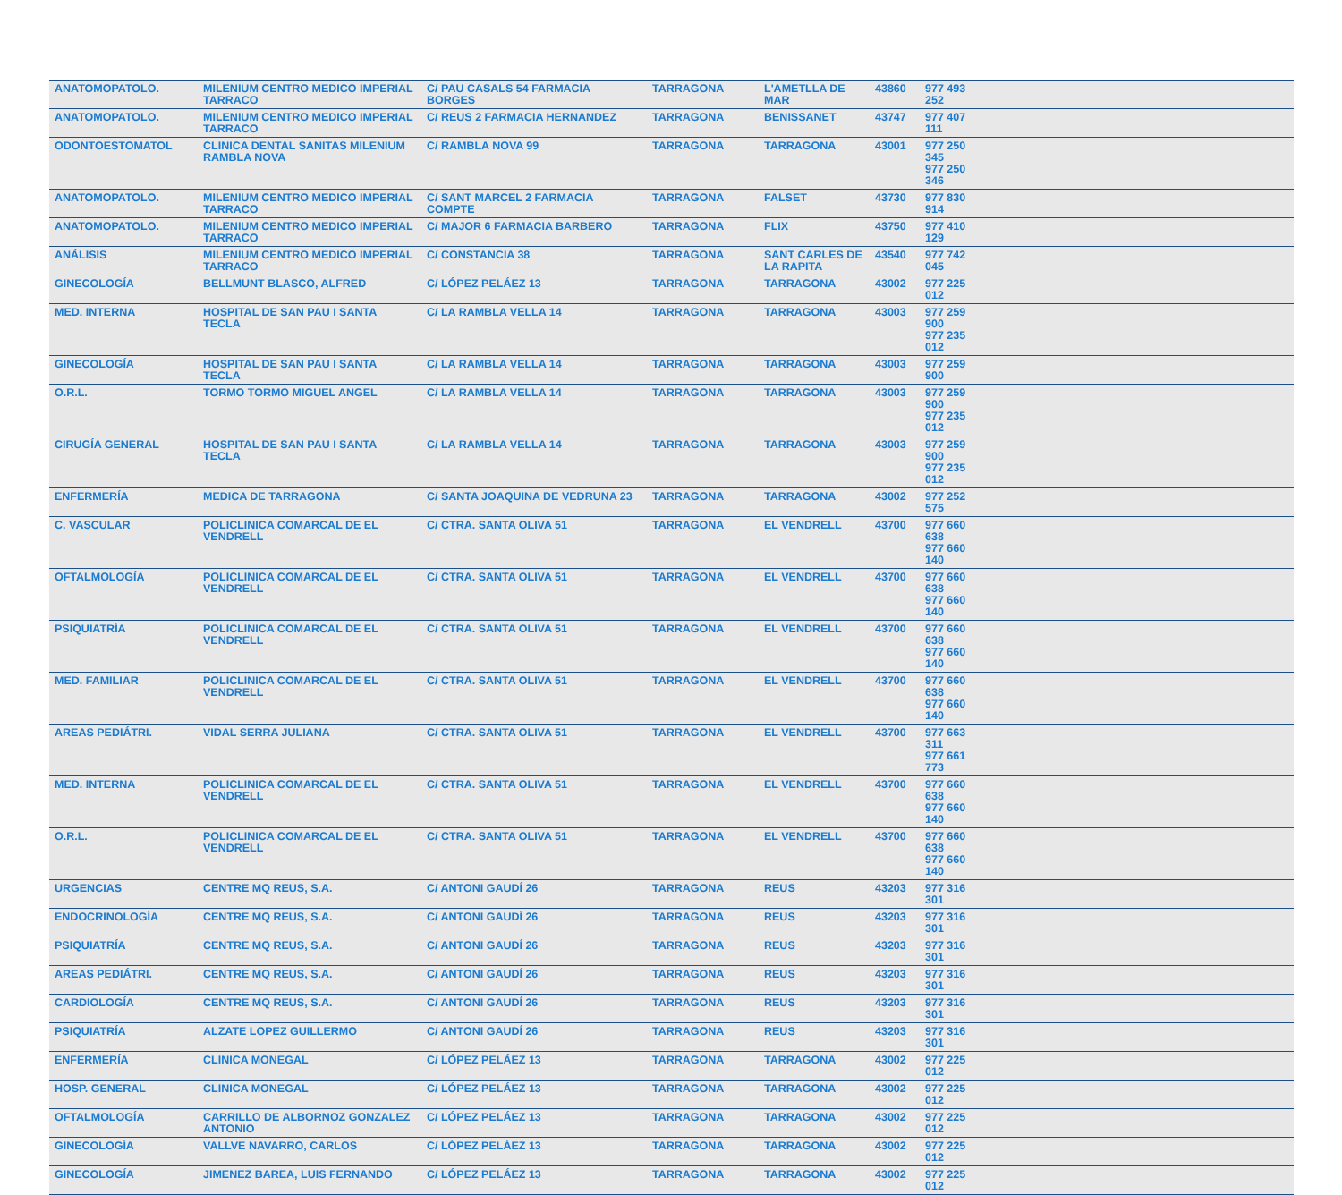| ANATOMOPATOLO. | MILENIUM CENTRO MEDICO IMPERIAL TARRACO | C/ PAU CASALS 54 FARMACIA BORGES | TARRAGONA | L'AMETLLA DE MAR | 43860 | 977 493 252 | |
| ANATOMOPATOLO. | MILENIUM CENTRO MEDICO IMPERIAL TARRACO | C/ REUS 2 FARMACIA HERNANDEZ | TARRAGONA | BENISSANET | 43747 | 977 407 111 | |
| ODONTOESTOMATOL | CLINICA DENTAL SANITAS MILENIUM RAMBLA NOVA | C/ RAMBLA NOVA 99 | TARRAGONA | TARRAGONA | 43001 | 977 250 345 977 250 346 | |
| ANATOMOPATOLO. | MILENIUM CENTRO MEDICO IMPERIAL TARRACO | C/ SANT MARCEL 2 FARMACIA COMPTE | TARRAGONA | FALSET | 43730 | 977 830 914 | |
| ANATOMOPATOLO. | MILENIUM CENTRO MEDICO IMPERIAL TARRACO | C/ MAJOR 6 FARMACIA BARBERO | TARRAGONA | FLIX | 43750 | 977 410 129 | |
| ANÁLISIS | MILENIUM CENTRO MEDICO IMPERIAL TARRACO | C/ CONSTANCIA 38 | TARRAGONA | SANT CARLES DE LA RAPITA | 43540 | 977 742 045 | |
| GINECOLOGÍA | BELLMUNT BLASCO, ALFRED | C/ LÓPEZ PELÁEZ 13 | TARRAGONA | TARRAGONA | 43002 | 977 225 012 | |
| MED. INTERNA | HOSPITAL DE SAN PAU I SANTA TECLA | C/ LA RAMBLA VELLA 14 | TARRAGONA | TARRAGONA | 43003 | 977 259 900 977 235 012 | |
| GINECOLOGÍA | HOSPITAL DE SAN PAU I SANTA TECLA | C/ LA RAMBLA VELLA 14 | TARRAGONA | TARRAGONA | 43003 | 977 259 900 | |
| O.R.L. | TORMO TORMO MIGUEL ANGEL | C/ LA RAMBLA VELLA 14 | TARRAGONA | TARRAGONA | 43003 | 977 259 900 977 235 012 | |
| CIRUGÍA GENERAL | HOSPITAL DE SAN PAU I SANTA TECLA | C/ LA RAMBLA VELLA 14 | TARRAGONA | TARRAGONA | 43003 | 977 259 900 977 235 012 | |
| ENFERMERÍA | MEDICA DE TARRAGONA | C/ SANTA JOAQUINA DE VEDRUNA 23 | TARRAGONA | TARRAGONA | 43002 | 977 252 575 | |
| C. VASCULAR | POLICLINICA COMARCAL DE EL VENDRELL | C/ CTRA. SANTA OLIVA 51 | TARRAGONA | EL VENDRELL | 43700 | 977 660 638 977 660 140 | |
| OFTALMOLOGÍA | POLICLINICA COMARCAL DE EL VENDRELL | C/ CTRA. SANTA OLIVA 51 | TARRAGONA | EL VENDRELL | 43700 | 977 660 638 977 660 140 | |
| PSIQUIATRÍA | POLICLINICA COMARCAL DE EL VENDRELL | C/ CTRA. SANTA OLIVA 51 | TARRAGONA | EL VENDRELL | 43700 | 977 660 638 977 660 140 | |
| MED. FAMILIAR | POLICLINICA COMARCAL DE EL VENDRELL | C/ CTRA. SANTA OLIVA 51 | TARRAGONA | EL VENDRELL | 43700 | 977 660 638 977 660 140 | |
| AREAS PEDIÁTRI. | VIDAL SERRA JULIANA | C/ CTRA. SANTA OLIVA 51 | TARRAGONA | EL VENDRELL | 43700 | 977 663 311 977 661 773 | |
| MED. INTERNA | POLICLINICA COMARCAL DE EL VENDRELL | C/ CTRA. SANTA OLIVA 51 | TARRAGONA | EL VENDRELL | 43700 | 977 660 638 977 660 140 | |
| O.R.L. | POLICLINICA COMARCAL DE EL VENDRELL | C/ CTRA. SANTA OLIVA 51 | TARRAGONA | EL VENDRELL | 43700 | 977 660 638 977 660 140 | |
| URGENCIAS | CENTRE MQ REUS, S.A. | C/ ANTONI GAUDÍ 26 | TARRAGONA | REUS | 43203 | 977 316 301 | |
| ENDOCRINOLOGÍA | CENTRE MQ REUS, S.A. | C/ ANTONI GAUDÍ 26 | TARRAGONA | REUS | 43203 | 977 316 301 | |
| PSIQUIATRÍA | CENTRE MQ REUS, S.A. | C/ ANTONI GAUDÍ 26 | TARRAGONA | REUS | 43203 | 977 316 301 | |
| AREAS PEDIÁTRI. | CENTRE MQ REUS, S.A. | C/ ANTONI GAUDÍ 26 | TARRAGONA | REUS | 43203 | 977 316 301 | |
| CARDIOLOGÍA | CENTRE MQ REUS, S.A. | C/ ANTONI GAUDÍ 26 | TARRAGONA | REUS | 43203 | 977 316 301 | |
| PSIQUIATRÍA | ALZATE LOPEZ GUILLERMO | C/ ANTONI GAUDÍ 26 | TARRAGONA | REUS | 43203 | 977 316 301 | |
| ENFERMERÍA | CLINICA MONEGAL | C/ LÓPEZ PELÁEZ 13 | TARRAGONA | TARRAGONA | 43002 | 977 225 012 | |
| HOSP. GENERAL | CLINICA MONEGAL | C/ LÓPEZ PELÁEZ 13 | TARRAGONA | TARRAGONA | 43002 | 977 225 012 | |
| OFTALMOLOGÍA | CARRILLO DE ALBORNOZ GONZALEZ ANTONIO | C/ LÓPEZ PELÁEZ 13 | TARRAGONA | TARRAGONA | 43002 | 977 225 012 | |
| GINECOLOGÍA | VALLVE NAVARRO, CARLOS | C/ LÓPEZ PELÁEZ 13 | TARRAGONA | TARRAGONA | 43002 | 977 225 012 | |
| GINECOLOGÍA | JIMENEZ BAREA, LUIS FERNANDO | C/ LÓPEZ PELÁEZ 13 | TARRAGONA | TARRAGONA | 43002 | 977 225 012 | |